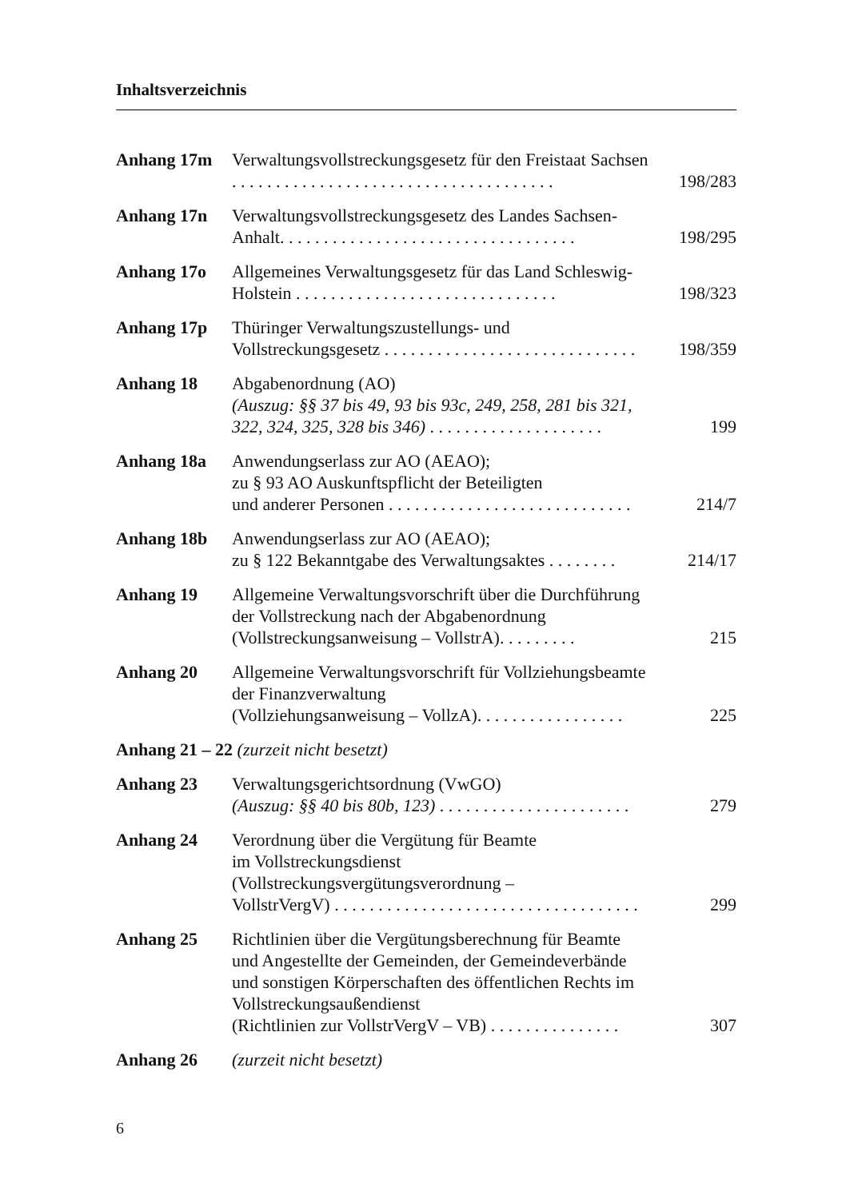Inhaltsverzeichnis
| Anhang 17m | Verwaltungsvollstreckungsgesetz für den Freistaat Sachsen . . . . . . . . . . . . . . . . . . . . . . . . . . . . . . . . . . . . . | 198/283 |
| Anhang 17n | Verwaltungsvollstreckungsgesetz des Landes Sachsen-Anhalt. . . . . . . . . . . . . . . . . . . . . . . . . . . . . . . . . . | 198/295 |
| Anhang 17o | Allgemeines Verwaltungsgesetz für das Land Schleswig-Holstein . . . . . . . . . . . . . . . . . . . . . . . . . . . . . . | 198/323 |
| Anhang 17p | Thüringer Verwaltungszustellungs- und Vollstreckungsgesetz . . . . . . . . . . . . . . . . . . . . . . . . . . . . . | 198/359 |
| Anhang 18 | Abgabenordnung (AO) (Auszug: §§ 37 bis 49, 93 bis 93c, 249, 258, 281 bis 321, 322, 324, 325, 328 bis 346) . . . . . . . . . . . . . . . . . . . . | 199 |
| Anhang 18a | Anwendungserlass zur AO (AEAO); zu § 93 AO Auskunftspflicht der Beteiligten und anderer Personen . . . . . . . . . . . . . . . . . . . . . . . . . . . . | 214/7 |
| Anhang 18b | Anwendungserlass zur AO (AEAO); zu § 122 Bekanntgabe des Verwaltungsaktes . . . . . . . . | 214/17 |
| Anhang 19 | Allgemeine Verwaltungsvorschrift über die Durchführung der Vollstreckung nach der Abgabenordnung (Vollstreckungsanweisung – VollstrA). . . . . . . . . | 215 |
| Anhang 20 | Allgemeine Verwaltungsvorschrift für Vollziehungsbeamte der Finanzverwaltung (Vollziehungsanweisung – VollzA). . . . . . . . . . . . . . . . . | 225 |
| Anhang 21 – 22 (zurzeit nicht besetzt) | | |
| Anhang 23 | Verwaltungsgerichtsordnung (VwGO) (Auszug: §§ 40 bis 80b, 123) . . . . . . . . . . . . . . . . . . . . . . | 279 |
| Anhang 24 | Verordnung über die Vergütung für Beamte im Vollstreckungsdienst (Vollstreckungsvergütungsverordnung – VollstrVergV) . . . . . . . . . . . . . . . . . . . . . . . . . . . . . . . . . . . | 299 |
| Anhang 25 | Richtlinien über die Vergütungsberechnung für Beamte und Angestellte der Gemeinden, der Gemeindeverbände und sonstigen Körperschaften des öffentlichen Rechts im Vollstreckungsaußendienst (Richtlinien zur VollstrVergV – VB) . . . . . . . . . . . . . . . | 307 |
| Anhang 26 | (zurzeit nicht besetzt) | |
6